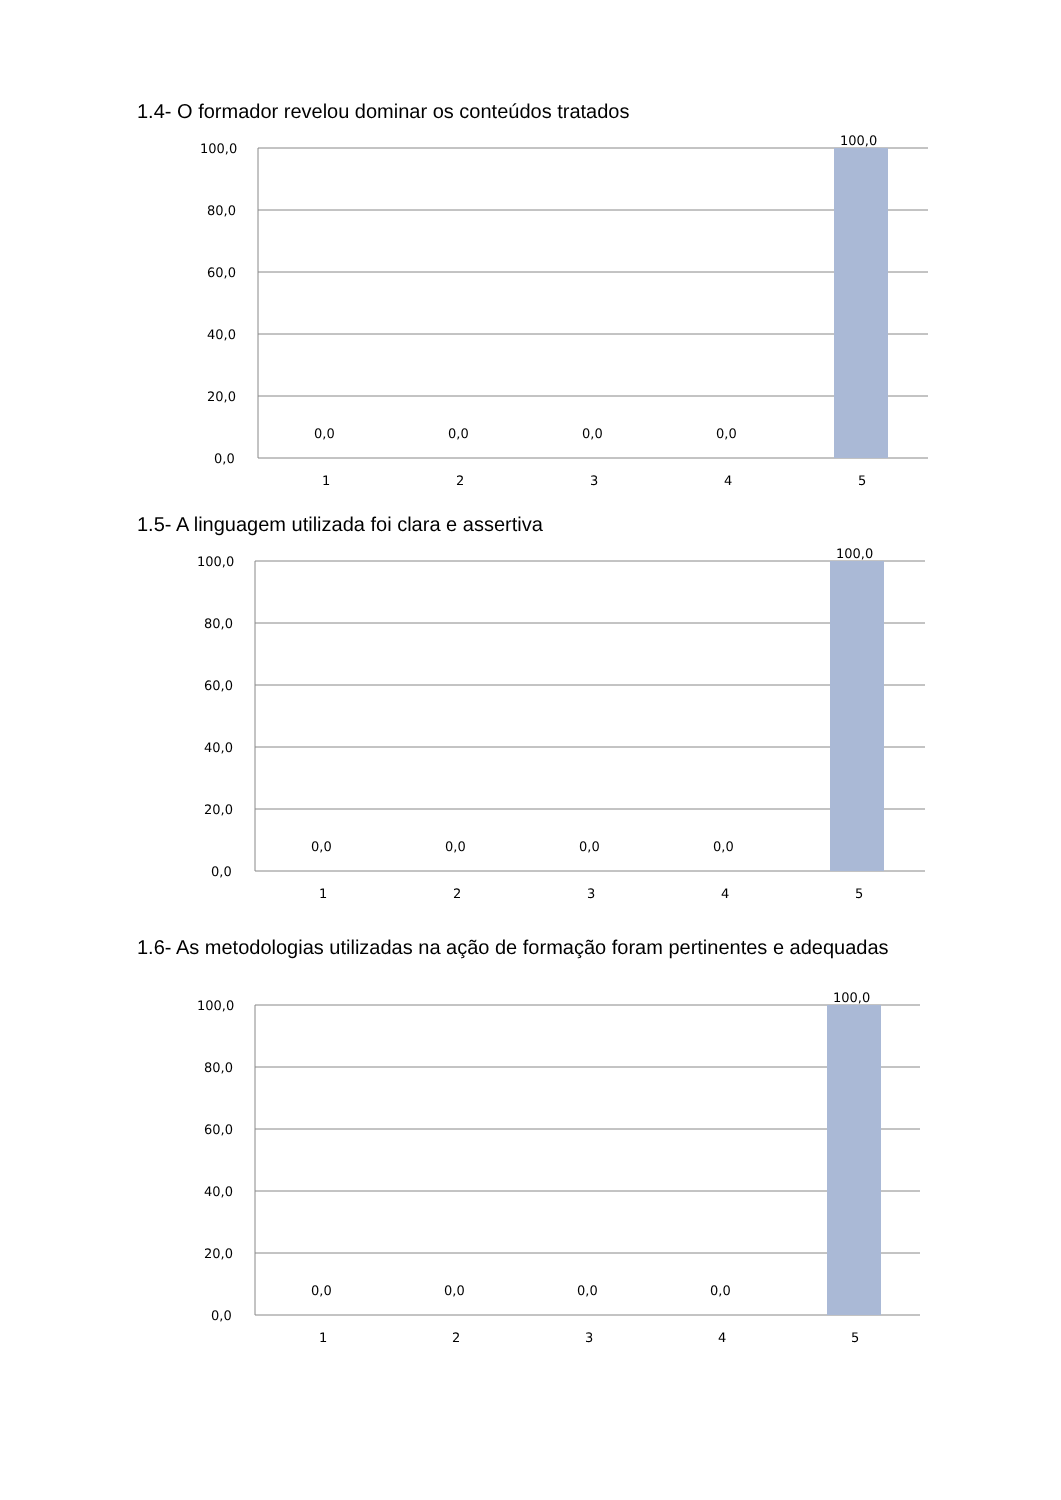1.4- O formador revelou dominar os conteúdos tratados
100,0
80,0
60,0
40,0
20,0
0,0
0,0
0,0
0,0
0,0
100,0
1
2
3
4
5
1.5- A linguagem utilizada foi clara e assertiva
100,0
80,0
60,0
40,0
20,0
0,0
0,0
0,0
0,0
0,0
100,0
1
2
3
4
5
1.6- As metodologias utilizadas na ação de formação foram pertinentes e adequadas
100,0
80,0
60,0
40,0
20,0
0,0
0,0
0,0
0,0
0,0
100,0
1
2
3
4
5